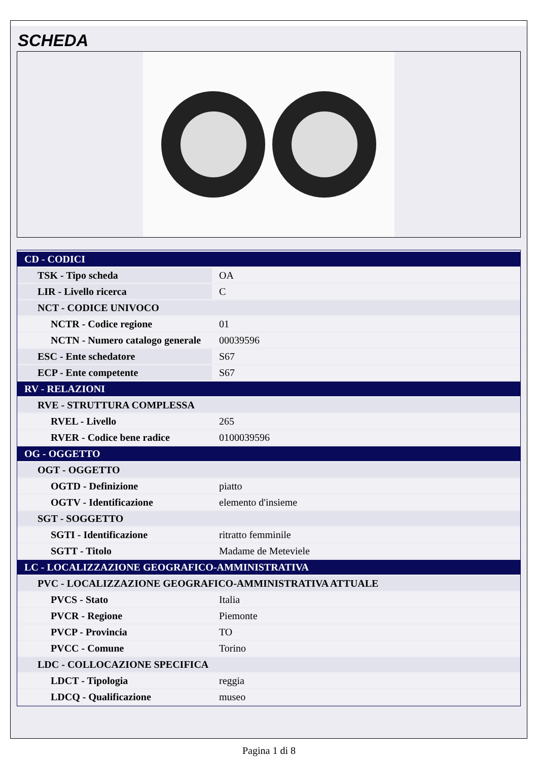SCHEDA
| CD - CODICI | |
| TSK - Tipo scheda | OA |
| LIR - Livello ricerca | C |
| NCT - CODICE UNIVOCO | |
| NCTR - Codice regione | 01 |
| NCTN - Numero catalogo generale | 00039596 |
| ESC - Ente schedatore | S67 |
| ECP - Ente competente | S67 |
| RV - RELAZIONI | |
| RVE - STRUTTURA COMPLESSA | |
| RVEL - Livello | 265 |
| RVER - Codice bene radice | 0100039596 |
| OG - OGGETTO | |
| OGT - OGGETTO | |
| OGTD - Definizione | piatto |
| OGTV - Identificazione | elemento d'insieme |
| SGT - SOGGETTO | |
| SGTI - Identificazione | ritratto femminile |
| SGTT - Titolo | Madame de Meteviele |
| LC - LOCALIZZAZIONE GEOGRAFICO-AMMINISTRATIVA | |
| PVC - LOCALIZZAZIONE GEOGRAFICO-AMMINISTRATIVA ATTUALE | |
| PVCS - Stato | Italia |
| PVCR - Regione | Piemonte |
| PVCP - Provincia | TO |
| PVCC - Comune | Torino |
| LDC - COLLOCAZIONE SPECIFICA | |
| LDCT - Tipologia | reggia |
| LDCQ - Qualificazione | museo |
Pagina 1 di 8